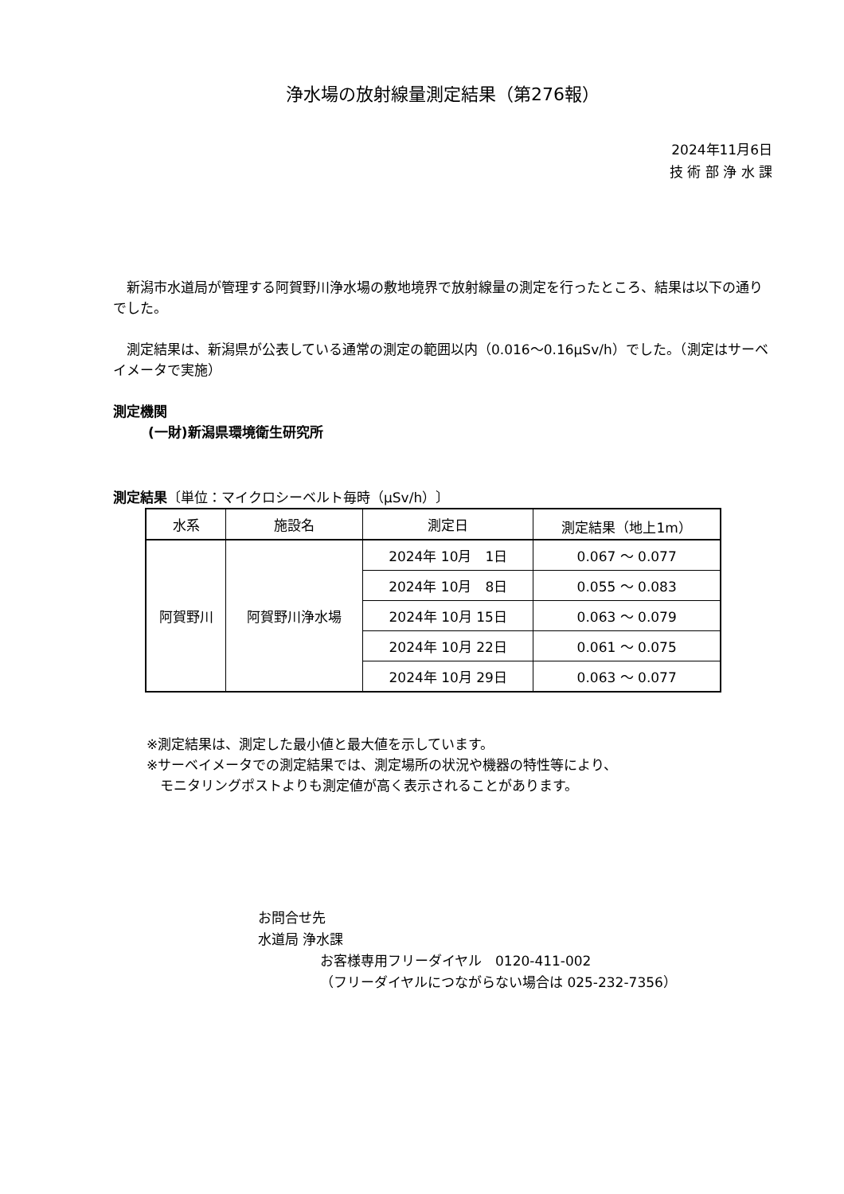浄水場の放射線量測定結果（第276報）
2024年11月6日
技 術 部 浄 水 課
　新潟市水道局が管理する阿賀野川浄水場の敷地境界で放射線量の測定を行ったところ、結果は以下の通りでした。
　測定結果は、新潟県が公表している通常の測定の範囲以内（0.016～0.16μSv/h）でした。（測定はサーベイメータで実施）
測定機関
(一財)新潟県環境衛生研究所
測定結果〔単位：マイクロシーベルト毎時（μSv/h）〕
| 水系 | 施設名 | 測定日 | 測定結果（地上1m） |
| --- | --- | --- | --- |
| 阿賀野川 | 阿賀野川浄水場 | 2024年 10月 1日 | 0.067 ～ 0.077 |
| | | 2024年 10月 8日 | 0.055 ～ 0.083 |
| | | 2024年 10月 15日 | 0.063 ～ 0.079 |
| | | 2024年 10月 22日 | 0.061 ～ 0.075 |
| | | 2024年 10月 29日 | 0.063 ～ 0.077 |
※測定結果は、測定した最小値と最大値を示しています。
※サーベイメータでの測定結果では、測定場所の状況や機器の特性等により、
　モニタリングポストよりも測定値が高く表示されることがあります。
お問合せ先
水道局 浄水課
お客様専用フリーダイヤル　0120-411-002
（フリーダイヤルにつながらない場合は 025-232-7356）